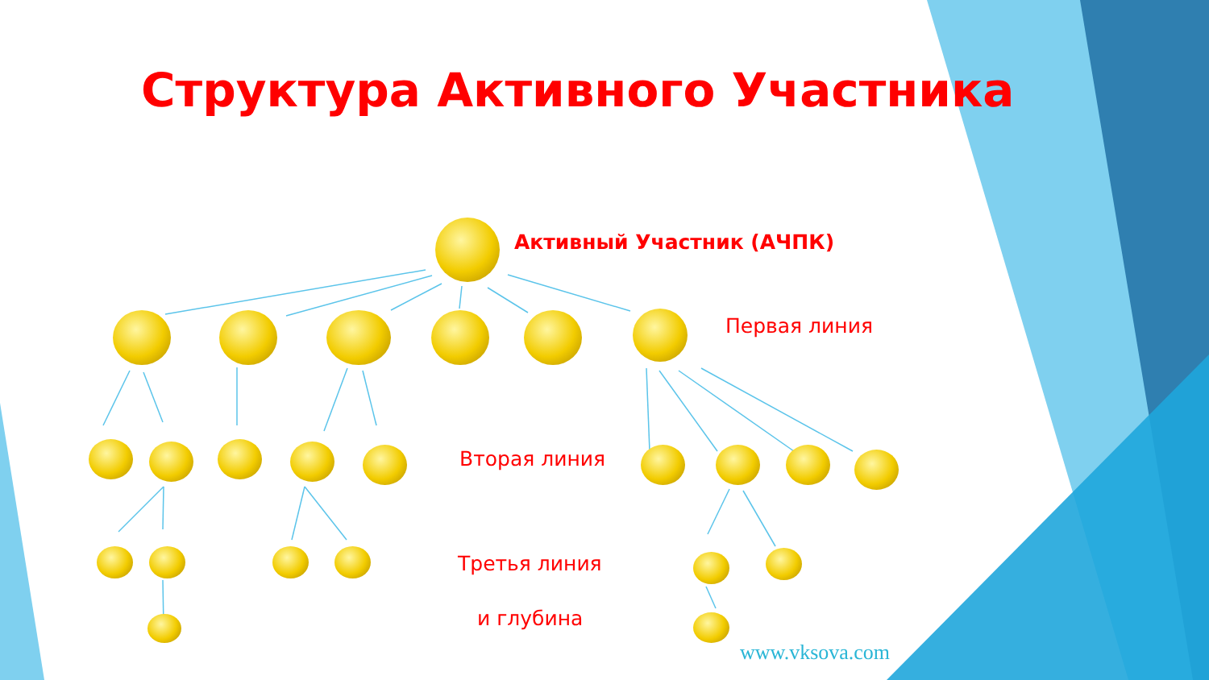Структура Активного Участника
Активный Участник (АЧПК)
Первая линия
Вторая линия
Третья линия
и глубина
www.vksova.com